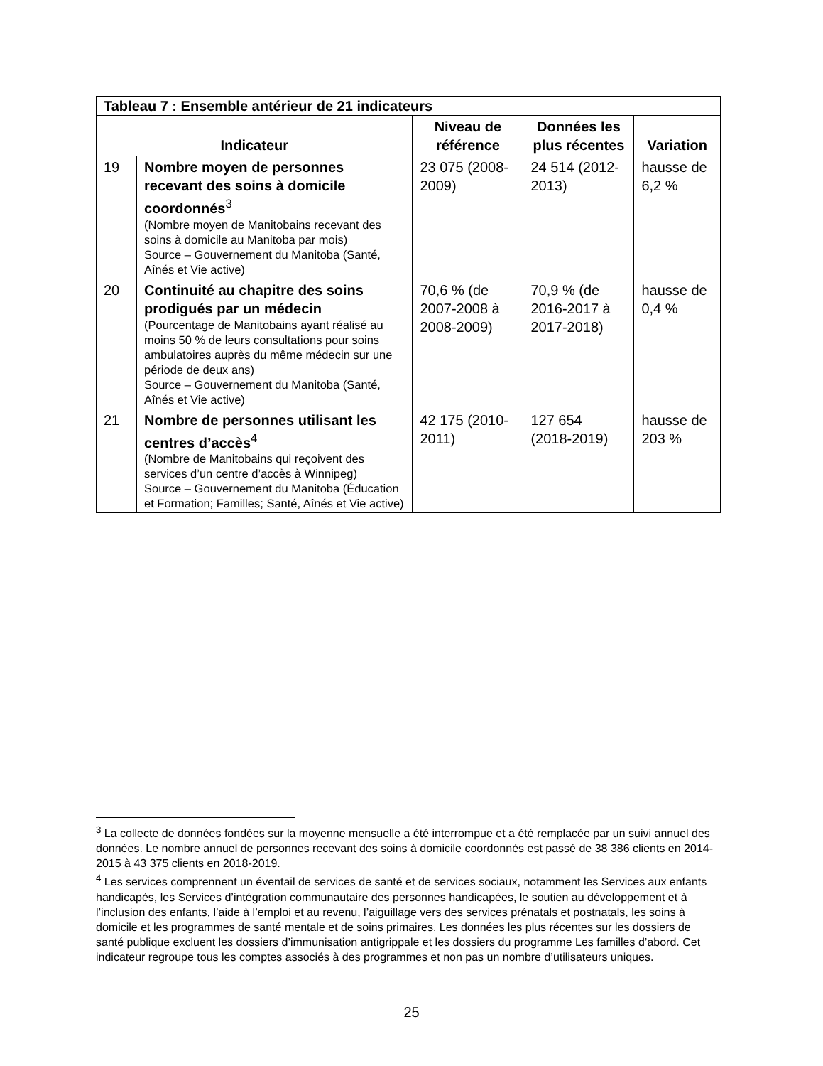| Tableau 7 : Ensemble antérieur de 21 indicateurs | | | | |
| --- | --- | --- | --- | --- |
| Indicateur | | Niveau de référence | Données les plus récentes | Variation |
| 19 | Nombre moyen de personnes recevant des soins à domicile coordonnés<sup>3</sup> (Nombre moyen de Manitobains recevant des soins à domicile au Manitoba par mois) Source – Gouvernement du Manitoba (Santé, Aînés et Vie active) | 23 075 (2008-2009) | 24 514 (2012-2013) | hausse de 6,2 % |
| 20 | Continuité au chapitre des soins prodigués par un médecin (Pourcentage de Manitobains ayant réalisé au moins 50 % de leurs consultations pour soins ambulatoires auprès du même médecin sur une période de deux ans) Source – Gouvernement du Manitoba (Santé, Aînés et Vie active) | 70,6 % (de 2007-2008 à 2008-2009) | 70,9 % (de 2016-2017 à 2017-2018) | hausse de 0,4 % |
| 21 | Nombre de personnes utilisant les centres d’accès<sup>4</sup> (Nombre de Manitobains qui reçoivent des services d’un centre d’accès à Winnipeg) Source – Gouvernement du Manitoba (Éducation et Formation; Familles; Santé, Aînés et Vie active) | 42 175 (2010-2011) | 127 654 (2018-2019) | hausse de 203 % |
<sup>3</sup> La collecte de données fondées sur la moyenne mensuelle a été interrompue et a été remplacée par un suivi annuel des données. Le nombre annuel de personnes recevant des soins à domicile coordonnés est passé de 38 386 clients en 2014-2015 à 43 375 clients en 2018-2019.
<sup>4</sup> Les services comprennent un éventail de services de santé et de services sociaux, notamment les Services aux enfants handicapés, les Services d’intégration communautaire des personnes handicapées, le soutien au développement et à l’inclusion des enfants, l’aide à l’emploi et au revenu, l’aiguillage vers des services prénatals et postnatals, les soins à domicile et les programmes de santé mentale et de soins primaires. Les données les plus récentes sur les dossiers de santé publique excluent les dossiers d’immunisation antigrippale et les dossiers du programme Les familles d’abord. Cet indicateur regroupe tous les comptes associés à des programmes et non pas un nombre d’utilisateurs uniques.
25